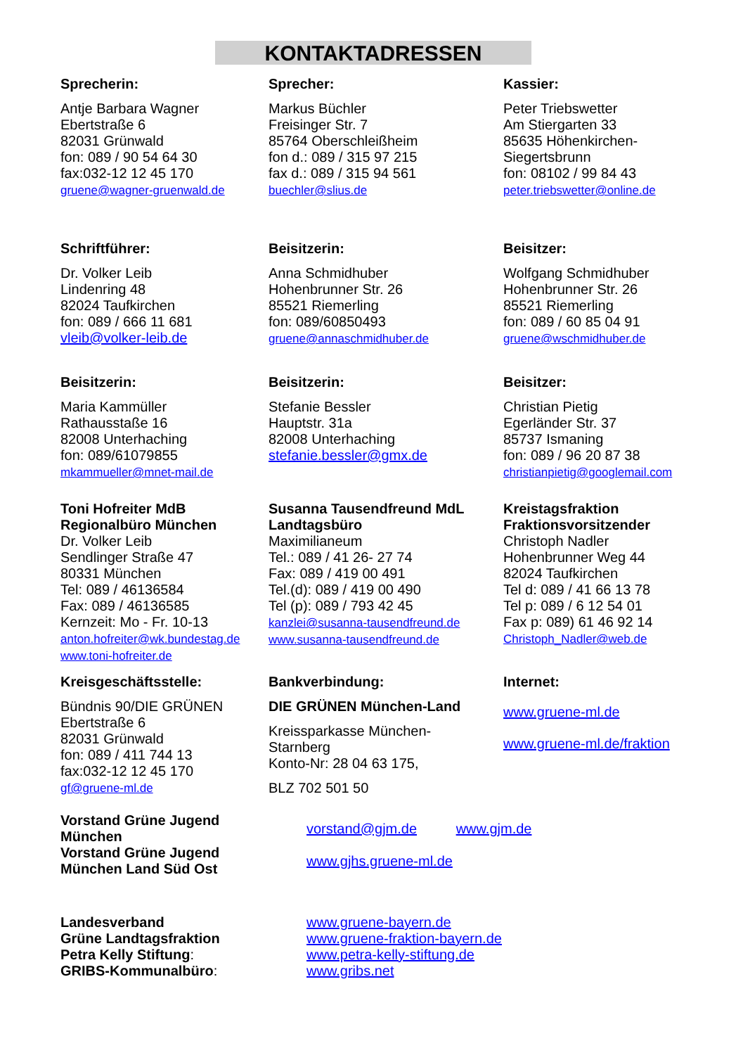KONTAKTADRESSEN
Sprecherin:
Antje Barbara Wagner
Ebertstraße 6
82031 Grünwald
fon: 089 / 90 54 64 30
fax:032-12 12 45 170
gruene@wagner-gruenwald.de
Sprecher:
Markus Büchler
Freisinger Str. 7
85764 Oberschleißheim
fon d.: 089 / 315 97 215
fax d.: 089 / 315 94 561
buechler@slius.de
Kassier:
Peter Triebswetter
Am Stiergarten 33
85635 Höhenkirchen-
Siegertsbrunn
fon: 08102 / 99 84 43
peter.triebswetter@online.de
Schriftführer:
Dr. Volker Leib
Lindenring 48
82024 Taufkirchen
fon: 089 / 666 11 681
vleib@volker-leib.de
Beisitzerin:
Anna Schmidhuber
Hohenbrunner Str. 26
85521 Riemerling
fon: 089/60850493
gruene@annaschmidhuber.de
Beisitzer:
Wolfgang Schmidhuber
Hohenbrunner Str. 26
85521 Riemerling
fon: 089 / 60 85 04 91
gruene@wschmidhuber.de
Beisitzerin:
Maria Kammüller
Rathausstaße 16
82008 Unterhaching
fon: 089/61079855
mkammueller@mnet-mail.de
Beisitzerin:
Stefanie Bessler
Hauptstr. 31a
82008 Unterhaching
stefanie.bessler@gmx.de
Beisitzer:
Christian Pietig
Egerländer Str. 37
85737 Ismaning
fon: 089 / 96 20 87 38
christianpietig@googlemail.com
Toni Hofreiter MdB
Regionalbüro München
Dr. Volker Leib
Sendlinger Straße 47
80331 München
Tel: 089 / 46136584
Fax: 089 / 46136585
Kernzeit: Mo - Fr. 10-13
anton.hofreiter@wk.bundestag.de
www.toni-hofreiter.de
Susanna Tausendfreund MdL
Landtagsbüro
Maximilianeum
Tel.: 089 / 41 26- 27 74
Fax: 089 / 419 00 491
Tel.(d): 089 / 419 00 490
Tel (p): 089 / 793 42 45
kanzlei@susanna-tausendfreund.de
www.susanna-tausendfreund.de
Kreistagsfraktion
Fraktionsvorsitzender
Christoph Nadler
Hohenbrunner Weg 44
82024 Taufkirchen
Tel d: 089 / 41 66 13 78
Tel p: 089 / 6 12 54 01
Fax p: 089) 61 46 92 14
Christoph_Nadler@web.de
Kreisgeschäftsstelle:
Bündnis 90/DIE GRÜNEN
Ebertstraße 6
82031 Grünwald
fon: 089 / 411 744 13
fax:032-12 12 45 170
gf@gruene-ml.de
Bankverbindung:
DIE GRÜNEN München-Land
Kreissparkasse München-
Starnberg
Konto-Nr: 28 04 63 175,
BLZ 702 501 50
Internet:
www.gruene-ml.de
www.gruene-ml.de/fraktion
Vorstand Grüne Jugend
München
Vorstand Grüne Jugend
München Land Süd Ost
vorstand@gjm.de www.gjm.de
www.gjhs.gruene-ml.de
Landesverband
Grüne Landtagsfraktion
Petra Kelly Stiftung:
GRIBS-Kommunalbüro:
www.gruene-bayern.de
www.gruene-fraktion-bayern.de
www.petra-kelly-stiftung.de
www.gribs.net